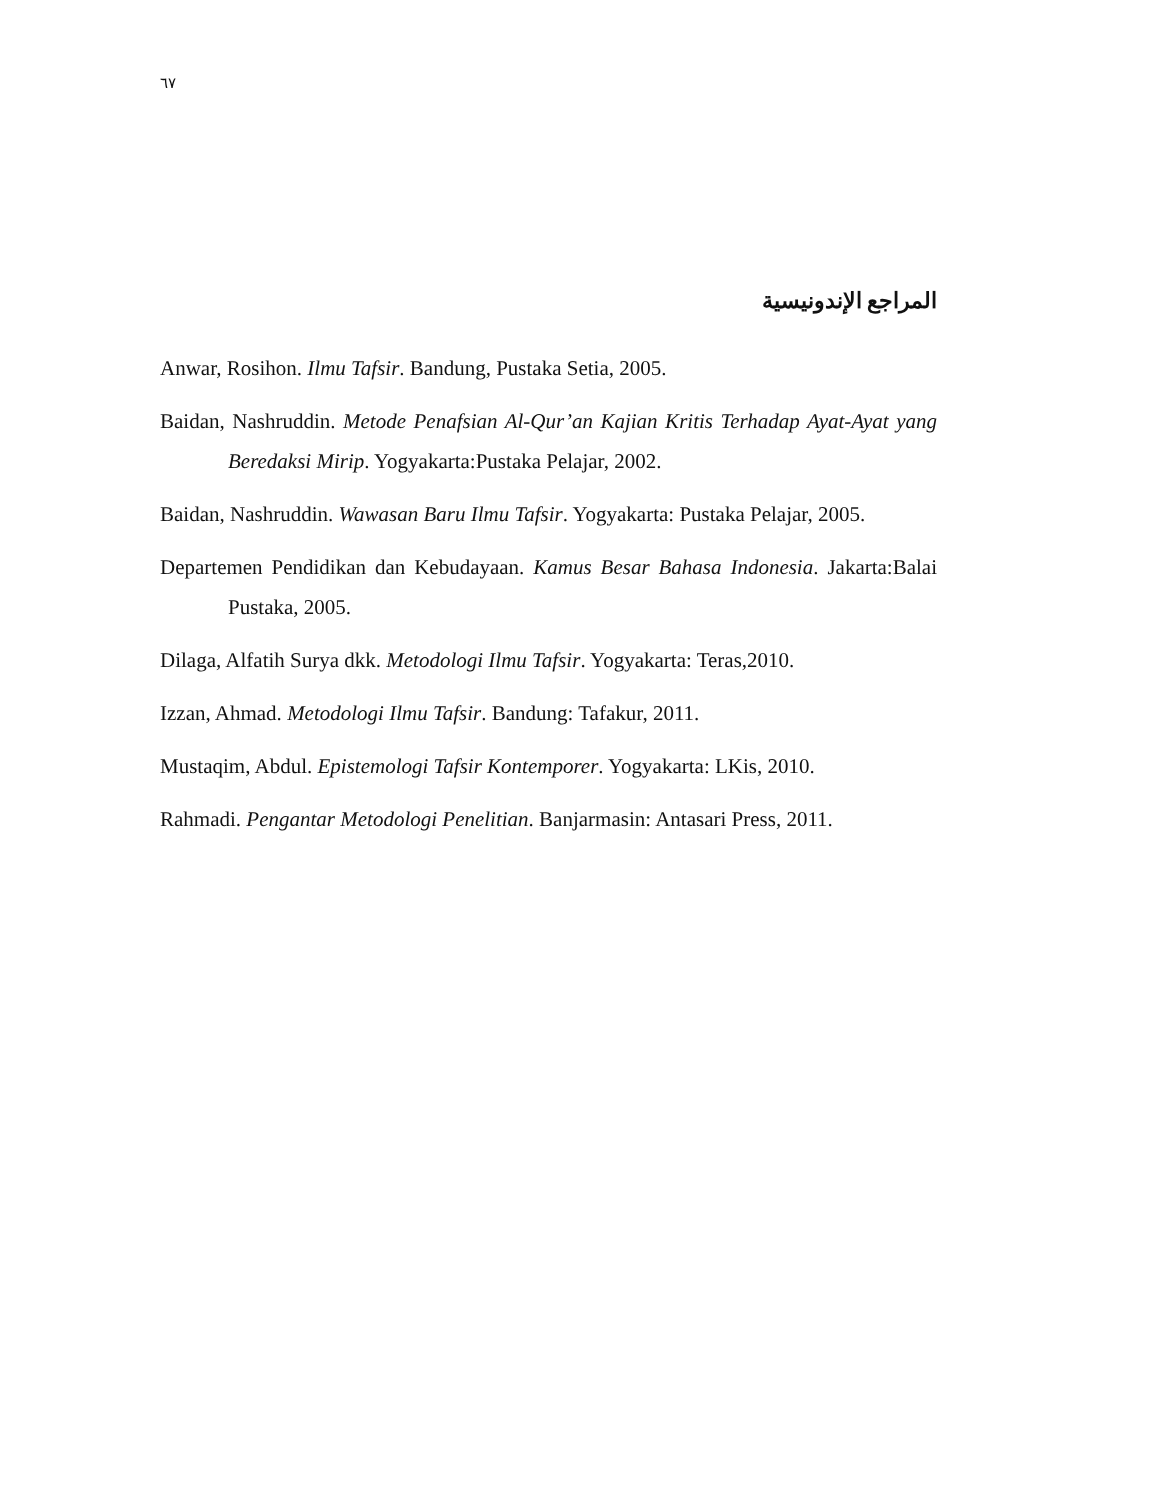٦٧
المراجع الإندونيسية
Anwar, Rosihon. Ilmu Tafsir. Bandung, Pustaka Setia, 2005.
Baidan, Nashruddin. Metode Penafsian Al-Qur’an Kajian Kritis Terhadap Ayat-Ayat yang Beredaksi Mirip. Yogyakarta:Pustaka Pelajar, 2002.
Baidan, Nashruddin. Wawasan Baru Ilmu Tafsir. Yogyakarta: Pustaka Pelajar, 2005.
Departemen Pendidikan dan Kebudayaan. Kamus Besar Bahasa Indonesia. Jakarta:Balai Pustaka, 2005.
Dilaga, Alfatih Surya dkk. Metodologi Ilmu Tafsir. Yogyakarta: Teras,2010.
Izzan, Ahmad. Metodologi Ilmu Tafsir. Bandung: Tafakur, 2011.
Mustaqim, Abdul. Epistemologi Tafsir Kontemporer. Yogyakarta: LKis, 2010.
Rahmadi. Pengantar Metodologi Penelitian. Banjarmasin: Antasari Press, 2011.